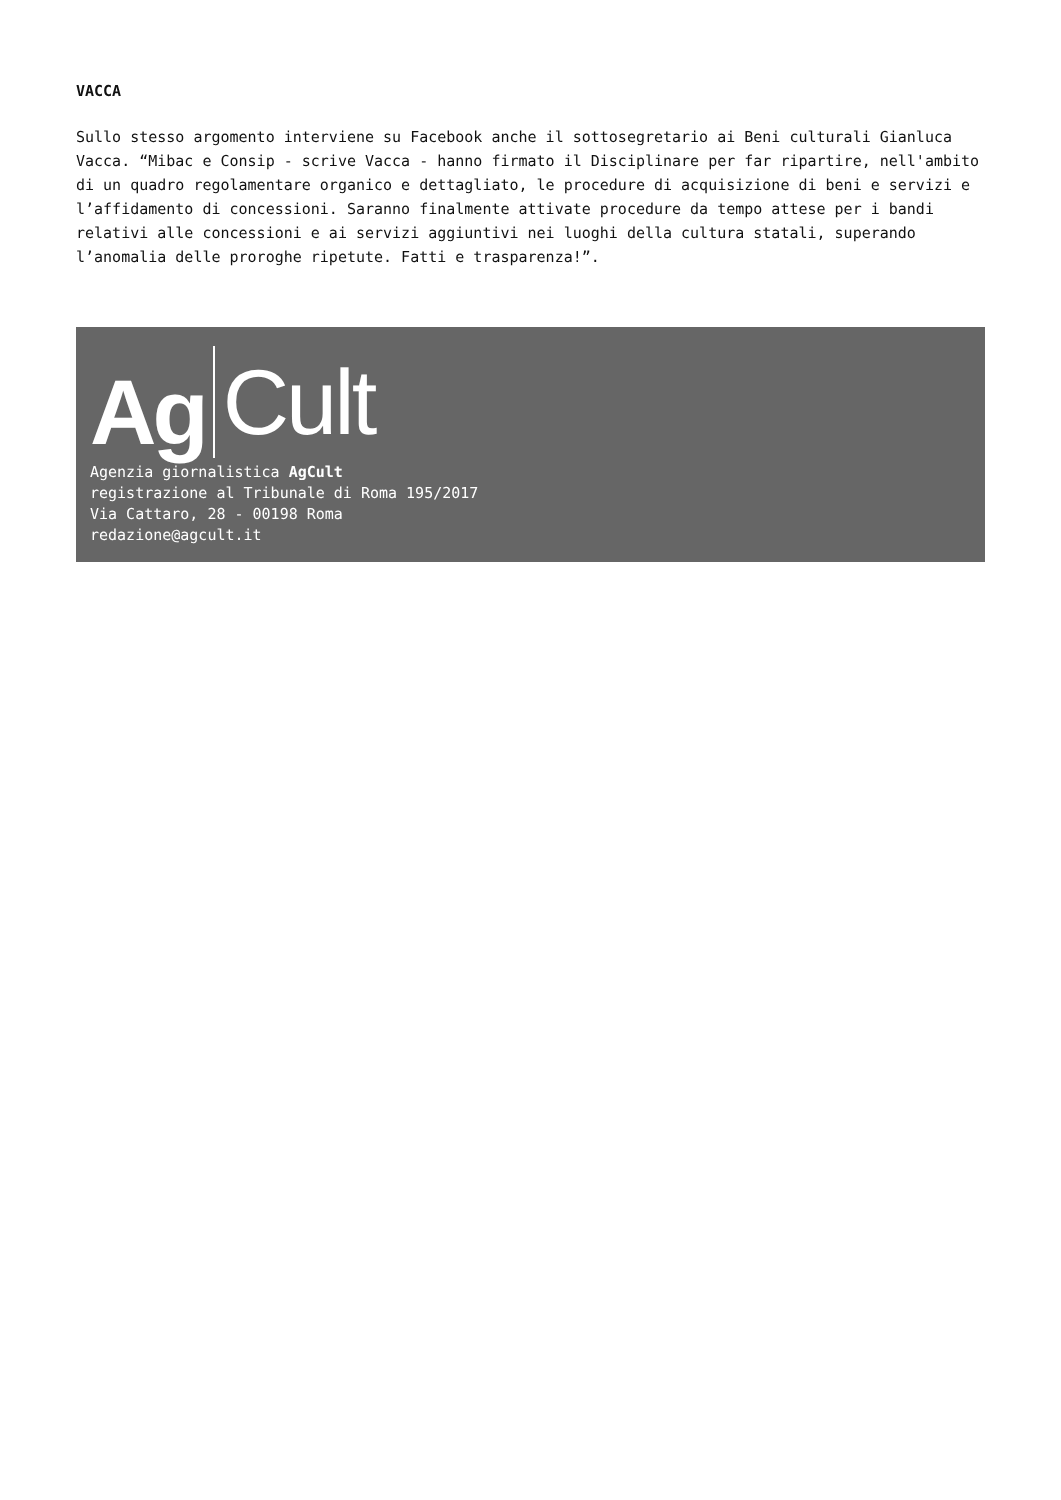VACCA
Sullo stesso argomento interviene su Facebook anche il sottosegretario ai Beni culturali Gianluca Vacca. “Mibac e Consip - scrive Vacca - hanno firmato il Disciplinare per far ripartire, nell'ambito di un quadro regolamentare organico e dettagliato, le procedure di acquisizione di beni e servizi e l’affidamento di concessioni. Saranno finalmente attivate procedure da tempo attese per i bandi relativi alle concessioni e ai servizi aggiuntivi nei luoghi della cultura statali, superando l’anomalia delle proroghe ripetute. Fatti e trasparenza!”.
Ag Cult
Agenzia giornalistica AgCult
registrazione al Tribunale di Roma 195/2017
Via Cattaro, 28 - 00198 Roma
redazione@agcult.it